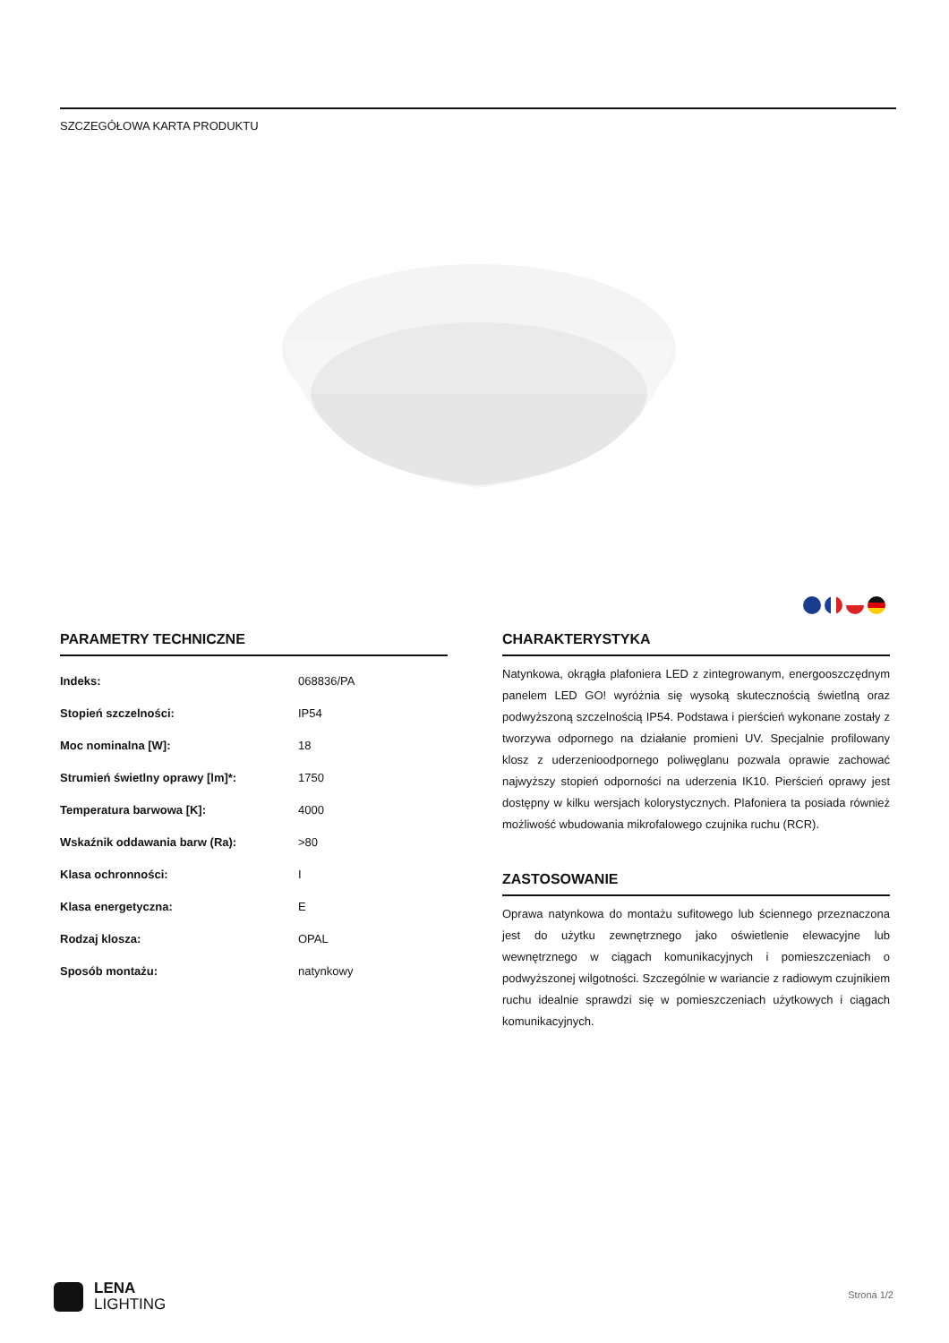SZCZEGÓŁOWA KARTA PRODUKTU
PARAMETRY TECHNICZNE
| Indeks: | 068836/PA |
| Stopień szczelności: | IP54 |
| Moc nominalna [W]: | 18 |
| Strumień świetlny oprawy [lm]*: | 1750 |
| Temperatura barwowa [K]: | 4000 |
| Wskaźnik oddawania barw (Ra): | >80 |
| Klasa ochronności: | I |
| Klasa energetyczna: | E |
| Rodzaj klosza: | OPAL |
| Sposób montażu: | natynkowy |
CHARAKTERYSTYKA
Natynkowa, okrągła plafoniera LED z zintegrowanym, energooszczędnym panelem LED GO! wyróżnia się wysoką skutecznością świetlną oraz podwyższoną szczelnością IP54. Podstawa i pierścień wykonane zostały z tworzywa odpornego na działanie promieni UV. Specjalnie profilowany klosz z uderzenioodpornego poliwęglanu pozwala oprawie zachować najwyższy stopień odporności na uderzenia IK10. Pierścień oprawy jest dostępny w kilku wersjach kolorystycznych. Plafoniera ta posiada również możliwość wbudowania mikrofalowego czujnika ruchu (RCR).
ZASTOSOWANIE
Oprawa natynkowa do montażu sufitowego lub ściennego przeznaczona jest do użytku zewnętrznego jako oświetlenie elewacyjne lub wewnętrznego w ciągach komunikacyjnych i pomieszczeniach o podwyższonej wilgotności. Szczególnie w wariancie z radiowym czujnikiem ruchu idealnie sprawdzi się w pomieszczeniach użytkowych i ciągach komunikacyjnych.
LENA
LIGHTING
Strona 1/2